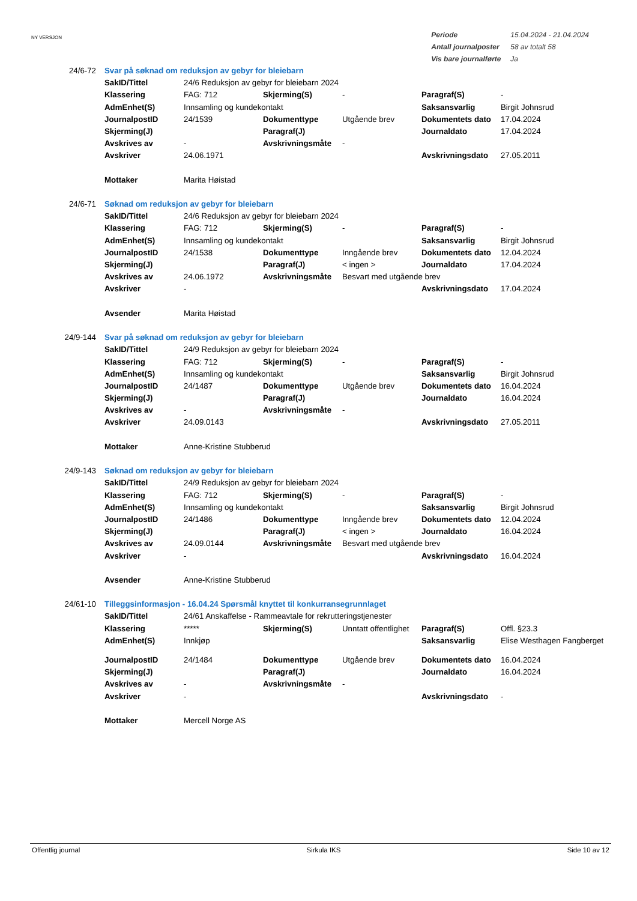NY VERSJON
| Periode | 15.04.2024 - 21.04.2024 |
| Antall journalposter | 58 av totalt 58 |
| Vis bare journalførte | Ja |
| 24/6-72 | Svar på søknad om reduksjon av gebyr for bleiebarn | | | | | |
| | SakID/Tittel | 24/6 Reduksjon av gebyr for bleiebarn 2024 | | | | |
| | Klassering | FAG: 712 | Skjerming(S) | - | Paragraf(S) | - |
| | AdmEnhet(S) | Innsamling og kundekontakt | | | Saksansvarlig | Birgit Johnsrud |
| | JournalpostID | 24/1539 | Dokumenttype | Utgående brev | Dokumentets dato | 17.04.2024 |
| | Skjerming(J) | | Paragraf(J) | | Journaldato | 17.04.2024 |
| | Avskrives av | - | Avskrivningsmåte | - | | |
| | Avskriver | 24.06.1971 | | | Avskrivningsdato | 27.05.2011 |
| | Mottaker | Marita Høistad | | | | |
| 24/6-71 | Søknad om reduksjon av gebyr for bleiebarn | | | | | |
| | SakID/Tittel | 24/6 Reduksjon av gebyr for bleiebarn 2024 | | | | |
| | Klassering | FAG: 712 | Skjerming(S) | - | Paragraf(S) | - |
| | AdmEnhet(S) | Innsamling og kundekontakt | | | Saksansvarlig | Birgit Johnsrud |
| | JournalpostID | 24/1538 | Dokumenttype | Inngående brev | Dokumentets dato | 12.04.2024 |
| | Skjerming(J) | | Paragraf(J) | < ingen > | Journaldato | 17.04.2024 |
| | Avskrives av | 24.06.1972 | Avskrivningsmåte | Besvart med utgående brev | | |
| | Avskriver | - | | | Avskrivningsdato | 17.04.2024 |
| | Avsender | Marita Høistad | | | | |
| 24/9-144 | Svar på søknad om reduksjon av gebyr for bleiebarn | | | | | |
| | SakID/Tittel | 24/9 Reduksjon av gebyr for bleiebarn 2024 | | | | |
| | Klassering | FAG: 712 | Skjerming(S) | - | Paragraf(S) | - |
| | AdmEnhet(S) | Innsamling og kundekontakt | | | Saksansvarlig | Birgit Johnsrud |
| | JournalpostID | 24/1487 | Dokumenttype | Utgående brev | Dokumentets dato | 16.04.2024 |
| | Skjerming(J) | | Paragraf(J) | | Journaldato | 16.04.2024 |
| | Avskrives av | - | Avskrivningsmåte | - | | |
| | Avskriver | 24.09.0143 | | | Avskrivningsdato | 27.05.2011 |
| | Mottaker | Anne-Kristine Stubberud | | | | |
| 24/9-143 | Søknad om reduksjon av gebyr for bleiebarn | | | | | |
| | SakID/Tittel | 24/9 Reduksjon av gebyr for bleiebarn 2024 | | | | |
| | Klassering | FAG: 712 | Skjerming(S) | - | Paragraf(S) | - |
| | AdmEnhet(S) | Innsamling og kundekontakt | | | Saksansvarlig | Birgit Johnsrud |
| | JournalpostID | 24/1486 | Dokumenttype | Inngående brev | Dokumentets dato | 12.04.2024 |
| | Skjerming(J) | | Paragraf(J) | < ingen > | Journaldato | 16.04.2024 |
| | Avskrives av | 24.09.0144 | Avskrivningsmåte | Besvart med utgående brev | | |
| | Avskriver | - | | | Avskrivningsdato | 16.04.2024 |
| | Avsender | Anne-Kristine Stubberud | | | | |
| 24/61-10 | Tilleggsinformasjon - 16.04.24 Spørsmål knyttet til konkurransegrunnlaget | | | | | |
| | SakID/Tittel | 24/61 Anskaffelse - Rammeavtale for rekrutteringstjenester | | | | |
| | Klassering | ***** | Skjerming(S) | Unntatt offentlighet | Paragraf(S) | Offl. §23.3 |
| | AdmEnhet(S) | Innkjøp | | | Saksansvarlig | Elise Westhagen Fangberget |
| | JournalpostID | 24/1484 | Dokumenttype | Utgående brev | Dokumentets dato | 16.04.2024 |
| | Skjerming(J) | | Paragraf(J) | | Journaldato | 16.04.2024 |
| | Avskrives av | - | Avskrivningsmåte | - | | |
| | Avskriver | - | | | Avskrivningsdato | - |
| | Mottaker | Mercell Norge AS | | | | |
Offentlig journal Sirkula IKS Side 10 av 12